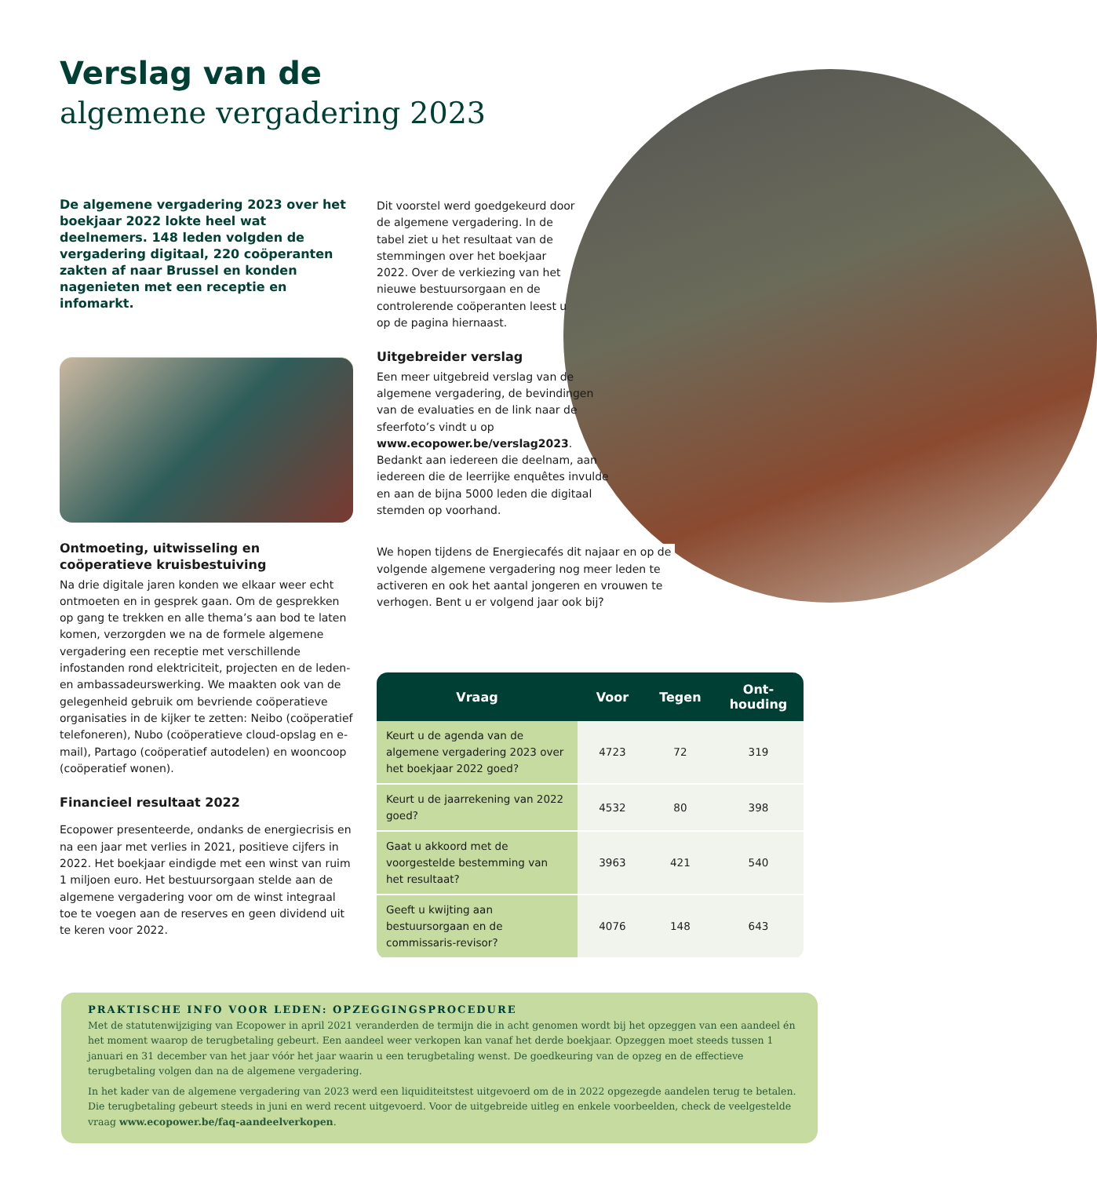Verslag van de
algemene vergadering 2023
De algemene vergadering 2023 over het boekjaar 2022 lokte heel wat deelnemers. 148 leden volgden de vergadering digitaal, 220 coöperanten zakten af naar Brussel en konden nagenieten met een receptie en infomarkt.
Ontmoeting, uitwisseling en coöperatieve kruisbestuiving
Na drie digitale jaren konden we elkaar weer echt ontmoeten en in gesprek gaan. Om de gesprekken op gang te trekken en alle thema’s aan bod te laten komen, verzorgden we na de formele algemene vergadering een receptie met verschillende infostanden rond elektriciteit, projecten en de leden- en ambassadeurswerking. We maakten ook van de gelegenheid gebruik om bevriende coöperatieve organisaties in de kijker te zetten: Neibo (coöperatief telefoneren), Nubo (coöperatieve cloud-opslag en e-mail), Partago (coöperatief autodelen) en wooncoop (coöperatief wonen).
Financieel resultaat 2022
Ecopower presenteerde, ondanks de energiecrisis en na een jaar met verlies in 2021, positieve cijfers in 2022. Het boekjaar eindigde met een winst van ruim 1 miljoen euro. Het bestuursorgaan stelde aan de algemene vergadering voor om de winst integraal toe te voegen aan de reserves en geen dividend uit te keren voor 2022.
Dit voorstel werd goedgekeurd door de algemene vergadering. In de tabel ziet u het resultaat van de stemmingen over het boekjaar 2022. Over de verkiezing van het nieuwe bestuursorgaan en de controlerende coöperanten leest u op de pagina hiernaast.
Uitgebreider verslag
Een meer uitgebreid verslag van de algemene vergadering, de bevindingen van de evaluaties en de link naar de sfeerfoto’s vindt u op www.ecopower.be/verslag2023. Bedankt aan iedereen die deelnam, aan iedereen die de leerrijke enquêtes invulde en aan de bijna 5000 leden die digitaal stemden op voorhand.
We hopen tijdens de Energiecafés dit najaar en op de volgende algemene vergadering nog meer leden te activeren en ook het aantal jongeren en vrouwen te verhogen. Bent u er volgend jaar ook bij?
| Vraag | Voor | Tegen | Ont- houding |
| --- | --- | --- | --- |
| Keurt u de agenda van de algemene vergadering 2023 over het boekjaar 2022 goed? | 4723 | 72 | 319 |
| Keurt u de jaarrekening van 2022 goed? | 4532 | 80 | 398 |
| Gaat u akkoord met de voorgestelde bestemming van het resultaat? | 3963 | 421 | 540 |
| Geeft u kwijting aan bestuursorgaan en de commissaris-revisor? | 4076 | 148 | 643 |
PRAKTISCHE INFO VOOR LEDEN: OPZEGGINGSPROCEDURE
Met de statutenwijziging van Ecopower in april 2021 veranderden de termijn die in acht genomen wordt bij het opzeggen van een aandeel én het moment waarop de terugbetaling gebeurt. Een aandeel weer verkopen kan vanaf het derde boekjaar. Opzeggen moet steeds tussen 1 januari en 31 december van het jaar vóór het jaar waarin u een terugbetaling wenst. De goedkeuring van de opzeg en de effectieve terugbetaling volgen dan na de algemene vergadering.
In het kader van de algemene vergadering van 2023 werd een liquiditeitstest uitgevoerd om de in 2022 opgezegde aandelen terug te betalen. Die terugbetaling gebeurt steeds in juni en werd recent uitgevoerd. Voor de uitgebreide uitleg en enkele voorbeelden, check de veelgestelde vraag www.ecopower.be/faq-aandeelverkopen.